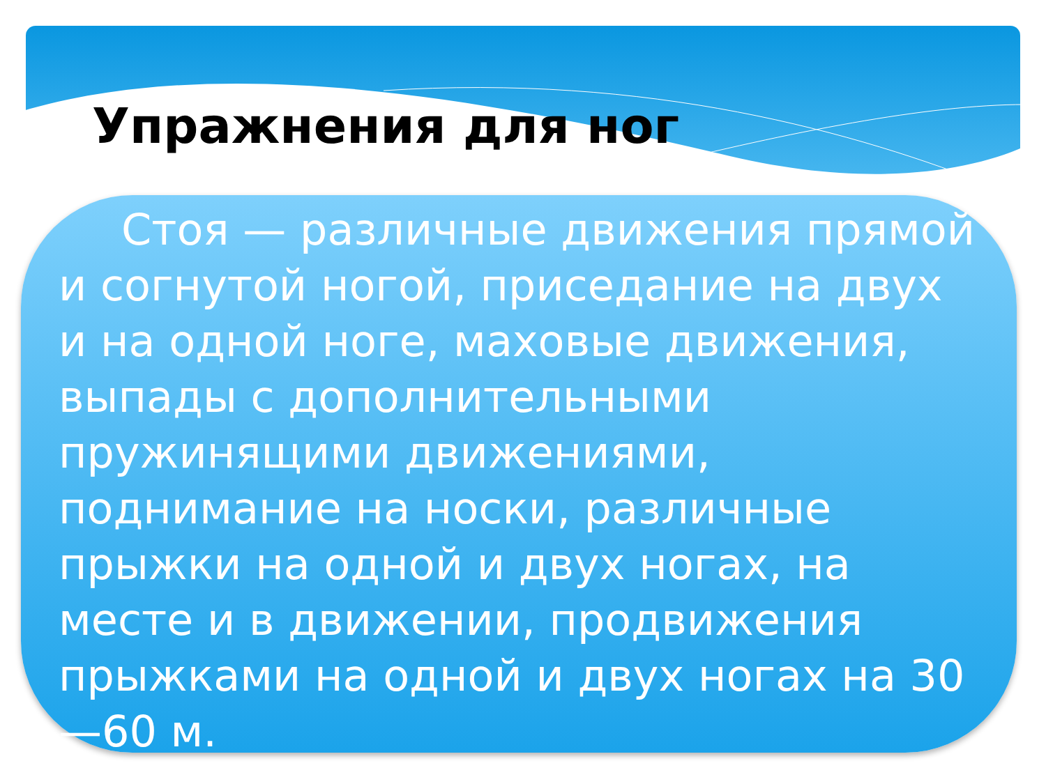Упражнения для ног
Стоя — различные движения прямой и согнутой ногой, приседание на двух и на одной ноге, маховые движения, выпады с дополнительными пружинящими движениями, поднимание на носки, различные прыжки на одной и двух ногах, на месте и в движении, продвижения прыжками на одной и двух ногах на 30—60 м.